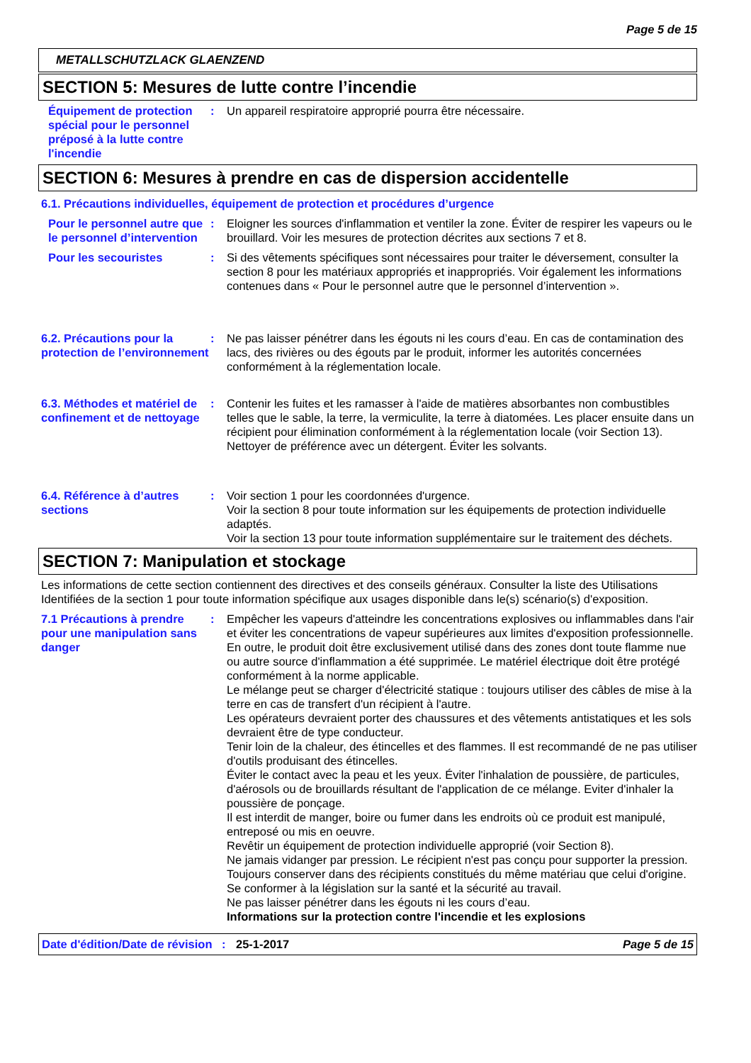Page 5 de 15
METALLSCHUTZLACK GLAENZEND
SECTION 5: Mesures de lutte contre l’incendie
Équipement de protection spécial pour le personnel préposé à la lutte contre l'incendie
: Un appareil respiratoire approprié pourra être nécessaire.
SECTION 6: Mesures à prendre en cas de dispersion accidentelle
6.1. Précautions individuelles, équipement de protection et procédures d’urgence
Pour le personnel autre que le personnel d’intervention
: Eloigner les sources d'inflammation et ventiler la zone. Éviter de respirer les vapeurs ou le brouillard. Voir les mesures de protection décrites aux sections 7 et 8.
Pour les secouristes : Si des vêtements spécifiques sont nécessaires pour traiter le déversement, consulter la section 8 pour les matériaux appropriés et inappropriés. Voir également les informations contenues dans « Pour le personnel autre que le personnel d’intervention ».
6.2. Précautions pour la protection de l’environnement
: Ne pas laisser pénétrer dans les égouts ni les cours d’eau. En cas de contamination des lacs, des rivières ou des égouts par le produit, informer les autorités concernées conformément à la réglementation locale.
6.3. Méthodes et matériel de confinement et de nettoyage
: Contenir les fuites et les ramasser à l'aide de matières absorbantes non combustibles telles que le sable, la terre, la vermiculite, la terre à diatomées. Les placer ensuite dans un récipient pour élimination conformément à la réglementation locale (voir Section 13). Nettoyer de préférence avec un détergent. Éviter les solvants.
6.4. Référence à d’autres sections
: Voir section 1 pour les coordonnées d'urgence.
Voir la section 8 pour toute information sur les équipements de protection individuelle adaptés.
Voir la section 13 pour toute information supplémentaire sur le traitement des déchets.
SECTION 7: Manipulation et stockage
Les informations de cette section contiennent des directives et des conseils généraux. Consulter la liste des Utilisations Identifiées de la section 1 pour toute information spécifique aux usages disponible dans le(s) scénario(s) d'exposition.
7.1 Précautions à prendre pour une manipulation sans danger
: Empêcher les vapeurs d'atteindre les concentrations explosives ou inflammables dans l'air et éviter les concentrations de vapeur supérieures aux limites d'exposition professionnelle.
En outre, le produit doit être exclusivement utilisé dans des zones dont toute flamme nue ou autre source d'inflammation a été supprimée. Le matériel électrique doit être protégé conformément à la norme applicable.
Le mélange peut se charger d'électricité statique : toujours utiliser des câbles de mise à la terre en cas de transfert d'un récipient à l'autre.
Les opérateurs devraient porter des chaussures et des vêtements antistatiques et les sols devraient être de type conducteur.
Tenir loin de la chaleur, des étincelles et des flammes. Il est recommandé de ne pas utiliser d'outils produisant des étincelles.
Éviter le contact avec la peau et les yeux. Éviter l'inhalation de poussière, de particules, d'aérosols ou de brouillards résultant de l'application de ce mélange. Eviter d'inhaler la poussière de ponçage.
Il est interdit de manger, boire ou fumer dans les endroits où ce produit est manipulé, entreposé ou mis en oeuvre.
Revêtir un équipement de protection individuelle approprié (voir Section 8).
Ne jamais vidanger par pression. Le récipient n'est pas conçu pour supporter la pression.
Toujours conserver dans des récipients constitués du même matériau que celui d'origine.
Se conformer à la législation sur la santé et la sécurité au travail.
Ne pas laisser pénétrer dans les égouts ni les cours d’eau.
Informations sur la protection contre l'incendie et les explosions
Date d'édition/Date de révision
: 25-1-2017 Page 5 de 15